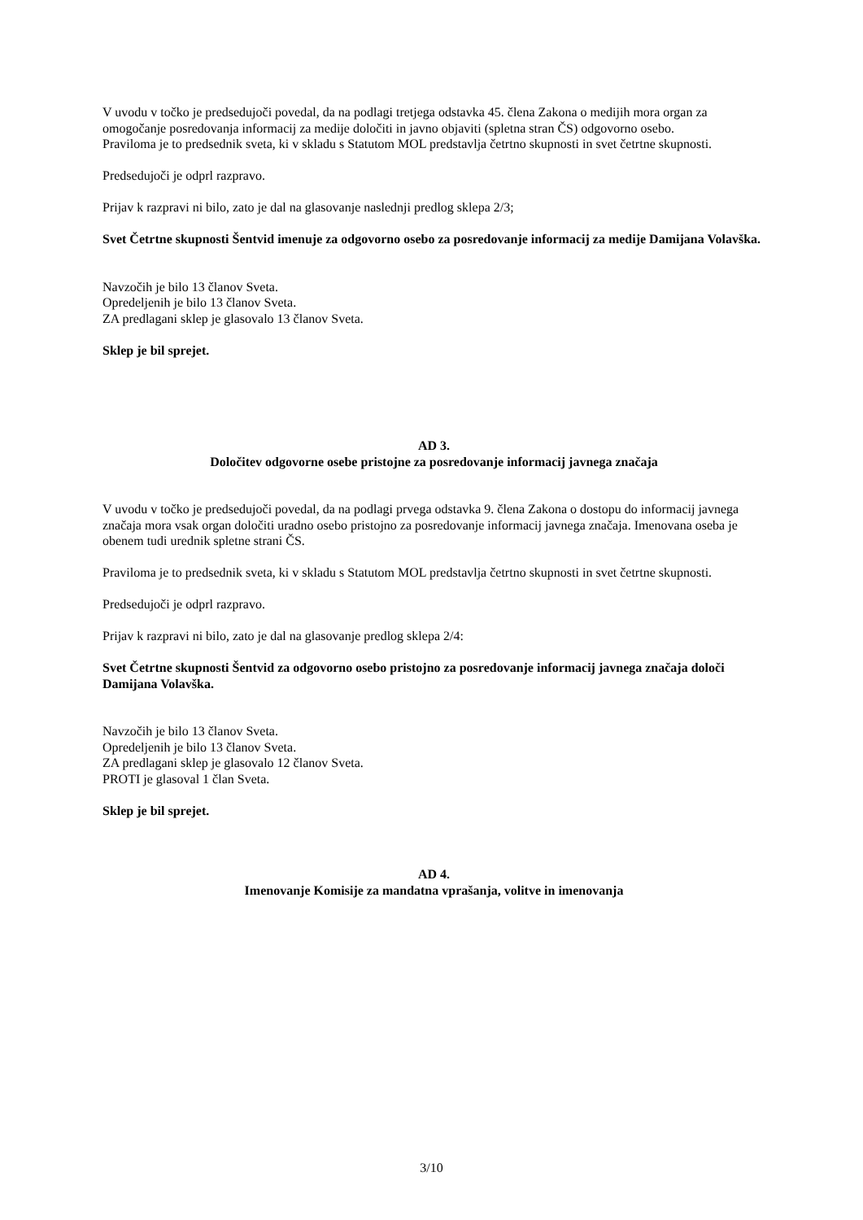V uvodu v točko je predsedujoči povedal, da na podlagi tretjega odstavka 45. člena Zakona o medijih mora organ za omogočanje posredovanja informacij za medije določiti in javno objaviti (spletna stran ČS) odgovorno osebo.
Praviloma je to predsednik sveta, ki v skladu s Statutom MOL predstavlja četrtno skupnosti in svet četrtne skupnosti.
Predsedujoči je odprl razpravo.
Prijav k razpravi ni bilo, zato je dal na glasovanje naslednji predlog sklepa 2/3;
Svet Četrtne skupnosti Šentvid imenuje za odgovorno osebo za posredovanje informacij za medije Damijana Volavška.
Navzočih je bilo 13 članov Sveta.
Opredeljenih je bilo 13 članov Sveta.
ZA predlagani sklep je glasovalo 13 članov Sveta.
Sklep je bil sprejet.
AD 3.
Določitev odgovorne osebe pristojne za posredovanje informacij javnega značaja
V uvodu v točko je predsedujoči povedal, da na podlagi prvega odstavka 9. člena Zakona o dostopu do informacij javnega značaja mora vsak organ določiti uradno osebo pristojno za posredovanje informacij javnega značaja. Imenovana oseba je obenem tudi urednik spletne strani ČS.
Praviloma je to predsednik sveta, ki v skladu s Statutom MOL predstavlja četrtno skupnosti in svet četrtne skupnosti.
Predsedujoči je odprl razpravo.
Prijav k razpravi ni bilo, zato je dal na glasovanje predlog sklepa 2/4:
Svet Četrtne skupnosti Šentvid za odgovorno osebo pristojno za posredovanje informacij javnega značaja določi Damijana Volavška.
Navzočih je bilo 13 članov Sveta.
Opredeljenih je bilo 13 članov Sveta.
ZA predlagani sklep je glasovalo 12 članov Sveta.
PROTI je glasoval 1 član Sveta.
Sklep je bil sprejet.
AD 4.
Imenovanje Komisije za mandatna vprašanja, volitve in imenovanja
3/10